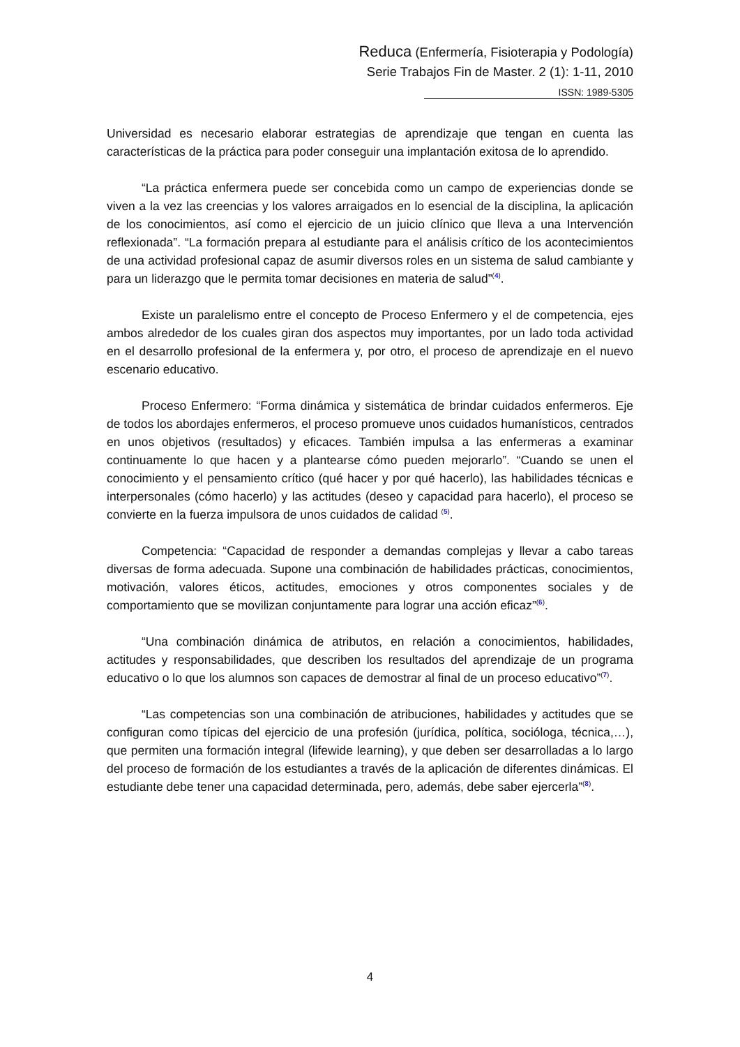Reduca (Enfermería, Fisioterapia y Podología)
Serie Trabajos Fin de Master. 2 (1): 1-11, 2010
ISSN: 1989-5305
Universidad es necesario elaborar estrategias de aprendizaje que tengan en cuenta las características de la práctica para poder conseguir una implantación exitosa de lo aprendido.
“La práctica enfermera puede ser concebida como un campo de experiencias donde se viven a la vez las creencias y los valores arraigados en lo esencial de la disciplina, la aplicación de los conocimientos, así como el ejercicio de un juicio clínico que lleva a una Intervención reflexionada”. “La formación prepara al estudiante para el análisis crítico de los acontecimientos de una actividad profesional capaz de asumir diversos roles en un sistema de salud cambiante y para un liderazgo que le permita tomar decisiones en materia de salud”<sup>(4)</sup>.
Existe un paralelismo entre el concepto de Proceso Enfermero y el de competencia, ejes ambos alrededor de los cuales giran dos aspectos muy importantes, por un lado toda actividad en el desarrollo profesional de la enfermera y, por otro, el proceso de aprendizaje en el nuevo escenario educativo.
Proceso Enfermero: “Forma dinámica y sistemática de brindar cuidados enfermeros. Eje de todos los abordajes enfermeros, el proceso promueve unos cuidados humanísticos, centrados en unos objetivos (resultados) y eficaces. También impulsa a las enfermeras a examinar continuamente lo que hacen y a plantearse cómo pueden mejorarlo”. “Cuando se unen el conocimiento y el pensamiento crítico (qué hacer y por qué hacerlo), las habilidades técnicas e interpersonales (cómo hacerlo) y las actitudes (deseo y capacidad para hacerlo), el proceso se convierte en la fuerza impulsora de unos cuidados de calidad <sup>(5)</sup>.
Competencia: “Capacidad de responder a demandas complejas y llevar a cabo tareas diversas de forma adecuada. Supone una combinación de habilidades prácticas, conocimientos, motivación, valores éticos, actitudes, emociones y otros componentes sociales y de comportamiento que se movilizan conjuntamente para lograr una acción eficaz”<sup>(6)</sup>.
“Una combinación dinámica de atributos, en relación a conocimientos, habilidades, actitudes y responsabilidades, que describen los resultados del aprendizaje de un programa educativo o lo que los alumnos son capaces de demostrar al final de un proceso educativo”<sup>(7)</sup>.
“Las competencias son una combinación de atribuciones, habilidades y actitudes que se configuran como típicas del ejercicio de una profesión (jurídica, política, socióloga, técnica,…), que permiten una formación integral (lifewide learning), y que deben ser desarrolladas a lo largo del proceso de formación de los estudiantes a través de la aplicación de diferentes dinámicas. El estudiante debe tener una capacidad determinada, pero, además, debe saber ejercerla”<sup>(8)</sup>.
4